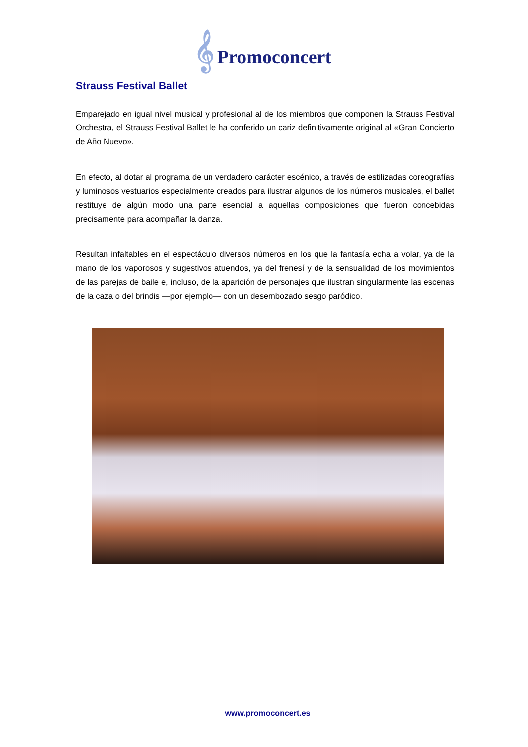𝄞 Promoconcert
Strauss Festival Ballet
Emparejado en igual nivel musical y profesional al de los miembros que componen la Strauss Festival Orchestra, el Strauss Festival Ballet le ha conferido un cariz definitivamente original al «Gran Concierto de Año Nuevo».
En efecto, al dotar al programa de un verdadero carácter escénico, a través de estilizadas coreografías y luminosos vestuarios especialmente creados para ilustrar algunos de los números musicales, el ballet restituye de algún modo una parte esencial a aquellas composiciones que fueron concebidas precisamente para acompañar la danza.
Resultan infaltables en el espectáculo diversos números en los que la fantasía echa a volar, ya de la mano de los vaporosos y sugestivos atuendos, ya del frenesí y de la sensualidad de los movimientos de las parejas de baile e, incluso, de la aparición de personajes que ilustran singularmente las escenas de la caza o del brindis —por ejemplo— con un desembozado sesgo paródico.
www.promoconcert.es